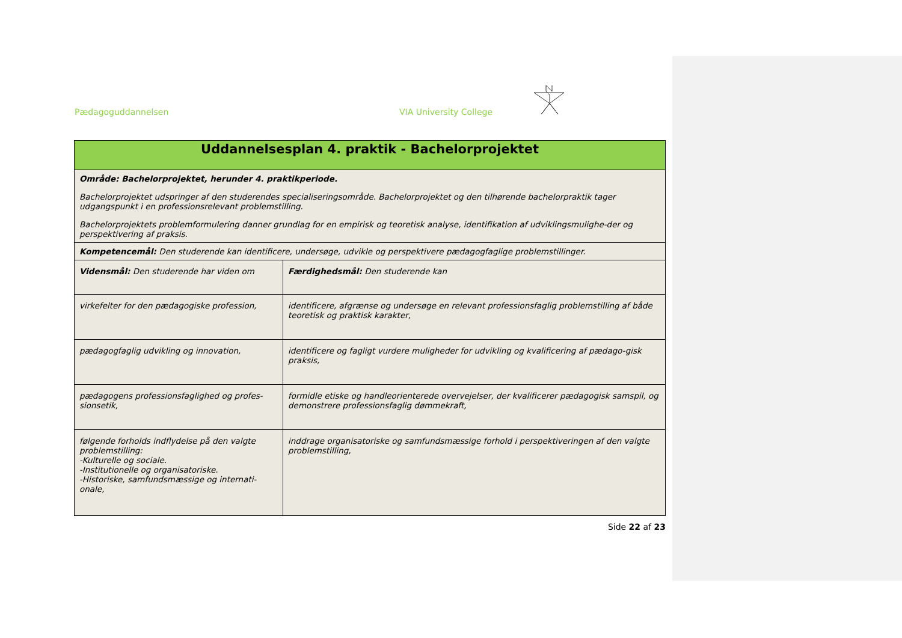Pædagoguddannelsen VIA University College
| Uddannelsesplan 4. praktik - Bachelorprojektet | |
| Område: Bachelorprojektet, herunder 4. praktikperiode. Bachelorprojektet udspringer af den studerendes specialiseringsområde. Bachelorprojektet og den tilhørende bachelorpraktik tager udgangspunkt i en professionsrelevant problemstilling. Bachelorprojektets problemformulering danner grundlag for en empirisk og teoretisk analyse, identifikation af udviklingsmulighe-der og perspektivering af praksis. | |
| Kompetencemål: Den studerende kan identificere, undersøge, udvikle og perspektivere pædagogfaglige problemstillinger. | |
| Vidensmål: Den studerende har viden om | Færdighedsmål: Den studerende kan |
| virkefelter for den pædagogiske profession, | identificere, afgrænse og undersøge en relevant professionsfaglig problemstilling af både teoretisk og praktisk karakter, |
| pædagogfaglig udvikling og innovation, | identificere og fagligt vurdere muligheder for udvikling og kvalificering af pædago-gisk praksis, |
| pædagogens professionsfaglighed og profes-sionsetik, | formidle etiske og handleorienterede overvejelser, der kvalificerer pædagogisk samspil, og demonstrere professionsfaglig dømmekraft, |
| følgende forholds indflydelse på den valgte problemstilling: -Kulturelle og sociale. -Institutionelle og organisatoriske. -Historiske, samfundsmæssige og internati-onale, | inddrage organisatoriske og samfundsmæssige forhold i perspektiveringen af den valgte problemstilling, |
Side 22 af 23